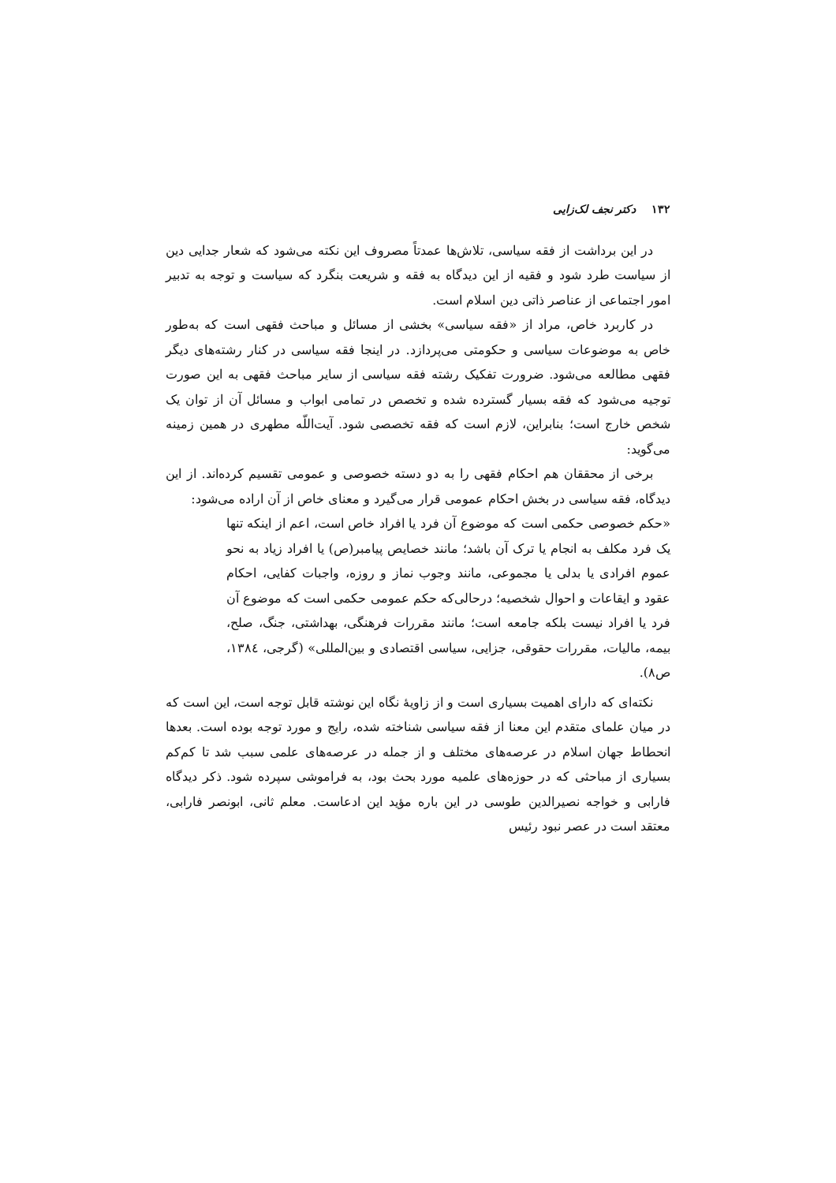۱۳۲ دکتر نجف لک‌زایی
در این برداشت از فقه سیاسی، تلاش‌ها عمدتاً مصروف این نکته می‌شود که شعار جدایی دین از سیاست طرد شود و فقیه از این دیدگاه به فقه و شریعت بنگرد که سیاست و توجه به تدبیر امور اجتماعی از عناصر ذاتی دین اسلام است.
در کاربرد خاص، مراد از «فقه سیاسی» بخشی از مسائل و مباحث فقهی است که به‌طور خاص به موضوعات سیاسی و حکومتی می‌پردازد. در اینجا فقه سیاسی در کنار رشته‌های دیگر فقهی مطالعه می‌شود. ضرورت تفکیک رشته فقه سیاسی از سایر مباحث فقهی به این صورت توجیه می‌شود که فقه بسیار گسترده شده و تخصص در تمامی ابواب و مسائل آن از توان یک شخص خارج است؛ بنابراین، لازم است که فقه تخصصی شود. آیت‌اللّه مطهری در همین زمینه می‌گوید:
برخی از محققان هم احکام فقهی را به دو دسته خصوصی و عمومی تقسیم کرده‌اند. از این دیدگاه، فقه سیاسی در بخش احکام عمومی قرار می‌گیرد و معنای خاص از آن اراده می‌شود:
«حکم خصوصی حکمی است که موضوع آن فرد یا افراد خاص است، اعم از اینکه تنها یک فرد مکلف به انجام یا ترک آن باشد؛ مانند خصایص پیامبر(ص) یا افراد زیاد به نحو عموم افرادی یا بدلی یا مجموعی، مانند وجوب نماز و روزه، واجبات کفایی، احکام عقود و ایقاعات و احوال شخصیه؛ درحالی‌که حکم عمومی حکمی است که موضوع آن فرد یا افراد نیست بلکه جامعه است؛ مانند مقررات فرهنگی، بهداشتی، جنگ، صلح، بیمه، مالیات، مقررات حقوقی، جزایی، سیاسی اقتصادی و بین‌المللی» (گرجی، ۱۳۸٤، ص۸).
نکته‌ای که دارای اهمیت بسیاری است و از زاویهٔ نگاه این نوشته قابل توجه است، این است که در میان علمای متقدم این معنا از فقه سیاسی شناخته شده، رایج و مورد توجه بوده است. بعدها انحطاط جهان اسلام در عرصه‌های مختلف و از جمله در عرصه‌های علمی سبب شد تا کم‌کم بسیاری از مباحثی که در حوزه‌های علمیه مورد بحث بود، به فراموشی سپرده شود. ذکر دیدگاه فارابی و خواجه نصیرالدین طوسی در این باره مؤید این ادعاست. معلم ثانی، ابونصر فارابی، معتقد است در عصر نبود رئیس